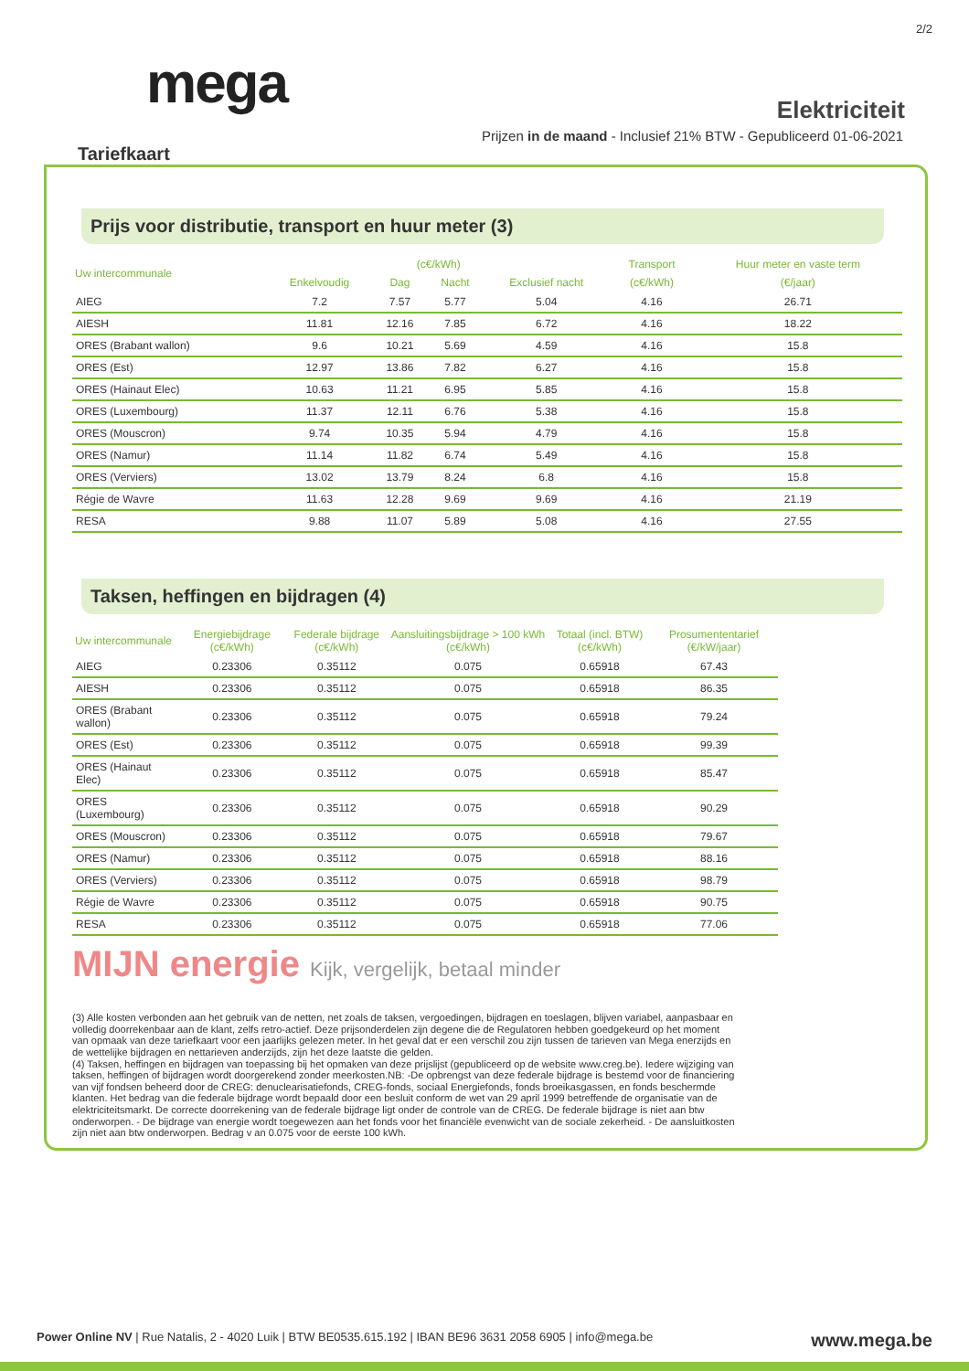2/2
mega
Elektriciteit
Prijzen in de maand - Inclusief 21% BTW - Gepubliceerd 01-06-2021
Tariefkaart
Prijs voor distributie, transport en huur meter (3)
| Uw intercommunale | (c€/kWh) | | | | Transport | Huur meter en vaste term |
| --- | --- | --- | --- | --- | --- | --- |
| | Enkelvoudig | Dag | Nacht | Exclusief nacht | (c€/kWh) | (€/jaar) |
| AIEG | 7.2 | 7.57 | 5.77 | 5.04 | 4.16 | 26.71 |
| AIESH | 11.81 | 12.16 | 7.85 | 6.72 | 4.16 | 18.22 |
| ORES (Brabant wallon) | 9.6 | 10.21 | 5.69 | 4.59 | 4.16 | 15.8 |
| ORES (Est) | 12.97 | 13.86 | 7.82 | 6.27 | 4.16 | 15.8 |
| ORES (Hainaut Elec) | 10.63 | 11.21 | 6.95 | 5.85 | 4.16 | 15.8 |
| ORES (Luxembourg) | 11.37 | 12.11 | 6.76 | 5.38 | 4.16 | 15.8 |
| ORES (Mouscron) | 9.74 | 10.35 | 5.94 | 4.79 | 4.16 | 15.8 |
| ORES (Namur) | 11.14 | 11.82 | 6.74 | 5.49 | 4.16 | 15.8 |
| ORES (Verviers) | 13.02 | 13.79 | 8.24 | 6.8 | 4.16 | 15.8 |
| Régie de Wavre | 11.63 | 12.28 | 9.69 | 9.69 | 4.16 | 21.19 |
| RESA | 9.88 | 11.07 | 5.89 | 5.08 | 4.16 | 27.55 |
Taksen, heffingen en bijdragen (4)
| Uw intercommunale | Energiebijdrage (c€/kWh) | Federale bijdrage (c€/kWh) | Aansluitingsbijdrage > 100 kWh (c€/kWh) | Totaal (incl. BTW) (c€/kWh) | Prosumententarief (€/kW/jaar) |
| --- | --- | --- | --- | --- | --- |
| AIEG | 0.23306 | 0.35112 | 0.075 | 0.65918 | 67.43 |
| AIESH | 0.23306 | 0.35112 | 0.075 | 0.65918 | 86.35 |
| ORES (Brabant wallon) | 0.23306 | 0.35112 | 0.075 | 0.65918 | 79.24 |
| ORES (Est) | 0.23306 | 0.35112 | 0.075 | 0.65918 | 99.39 |
| ORES (Hainaut Elec) | 0.23306 | 0.35112 | 0.075 | 0.65918 | 85.47 |
| ORES (Luxembourg) | 0.23306 | 0.35112 | 0.075 | 0.65918 | 90.29 |
| ORES (Mouscron) | 0.23306 | 0.35112 | 0.075 | 0.65918 | 79.67 |
| ORES (Namur) | 0.23306 | 0.35112 | 0.075 | 0.65918 | 88.16 |
| ORES (Verviers) | 0.23306 | 0.35112 | 0.075 | 0.65918 | 98.79 |
| Régie de Wavre | 0.23306 | 0.35112 | 0.075 | 0.65918 | 90.75 |
| RESA | 0.23306 | 0.35112 | 0.075 | 0.65918 | 77.06 |
MIJN energie Kijk, vergelijk, betaal minder
(3) Alle kosten verbonden aan het gebruik van de netten, net zoals de taksen, vergoedingen, bijdragen en toeslagen, blijven variabel, aanpasbaar en volledig doorrekenbaar aan de klant, zelfs retro-actief. Deze prijsonderdelen zijn degene die de Regulatoren hebben goedgekeurd op het moment van opmaak van deze tariefkaart voor een jaarlijks gelezen meter. In het geval dat er een verschil zou zijn tussen de tarieven van Mega enerzijds en de wettelijke bijdragen en nettarieven anderzijds, zijn het deze laatste die gelden.
(4) Taksen, heffingen en bijdragen van toepassing bij het opmaken van deze prijslijst (gepubliceerd op de website www.creg.be). Iedere wijziging van taksen, heffingen of bijdragen wordt doorgerekend zonder meerkosten.NB: -De opbrengst van deze federale bijdrage is bestemd voor de financiering van vijf fondsen beheerd door de CREG: denuclearisatiefonds, CREG-fonds, sociaal Energiefonds, fonds broeikasgassen, en fonds beschermde klanten. Het bedrag van die federale bijdrage wordt bepaald door een besluit conform de wet van 29 april 1999 betreffende de organisatie van de elektriciteitsmarkt. De correcte doorrekening van de federale bijdrage ligt onder de controle van de CREG. De federale bijdrage is niet aan btw onderworpen. - De bijdrage van energie wordt toegewezen aan het fonds voor het financiële evenwicht van de sociale zekerheid. - De aansluitkosten zijn niet aan btw onderworpen. Bedrag v an 0.075 voor de eerste 100 kWh.
Power Online NV | Rue Natalis, 2 - 4020 Luik | BTW BE0535.615.192 | IBAN BE96 3631 2058 6905 | info@mega.be
www.mega.be